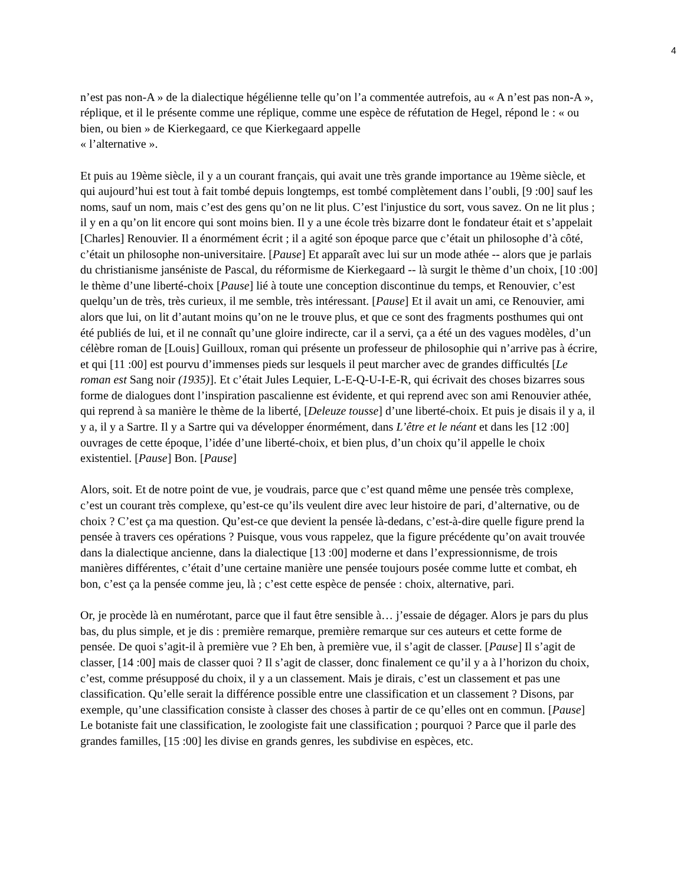4
n’est pas non-A » de la dialectique hégélienne telle qu’on l’a commentée autrefois, au « A n’est pas non-A », réplique, et il le présente comme une réplique, comme une espèce de réfutation de Hegel, répond le : « ou bien, ou bien » de Kierkegaard, ce que Kierkegaard appelle
« l’alternative ».
Et puis au 19ème siècle, il y a un courant français, qui avait une très grande importance au 19ème siècle, et qui aujourd’hui est tout à fait tombé depuis longtemps, est tombé complètement dans l’oubli, [9 :00] sauf les noms, sauf un nom, mais c’est des gens qu’on ne lit plus. C’est l'injustice du sort, vous savez. On ne lit plus ; il y en a qu’on lit encore qui sont moins bien. Il y a une école très bizarre dont le fondateur était et s’appelait [Charles] Renouvier. Il a énormément écrit ; il a agité son époque parce que c’était un philosophe d’à côté, c’était un philosophe non-universitaire. [Pause] Et apparaît avec lui sur un mode athée -- alors que je parlais du christianisme janséniste de Pascal, du réformisme de Kierkegaard -- là surgit le thème d’un choix, [10 :00] le thème d’une liberté-choix [Pause] lié à toute une conception discontinue du temps, et Renouvier, c’est quelqu’un de très, très curieux, il me semble, très intéressant. [Pause] Et il avait un ami, ce Renouvier, ami alors que lui, on lit d’autant moins qu’on ne le trouve plus, et que ce sont des fragments posthumes qui ont été publiés de lui, et il ne connaît qu’une gloire indirecte, car il a servi, ça a été un des vagues modèles, d’un célèbre roman de [Louis] Guilloux, roman qui présente un professeur de philosophie qui n’arrive pas à écrire, et qui [11 :00] est pourvu d’immenses pieds sur lesquels il peut marcher avec de grandes difficultés [Le roman est Sang noir (1935)]. Et c’était Jules Lequier, L-E-Q-U-I-E-R, qui écrivait des choses bizarres sous forme de dialogues dont l’inspiration pascalienne est évidente, et qui reprend avec son ami Renouvier athée, qui reprend à sa manière le thème de la liberté, [Deleuze tousse] d’une liberté-choix. Et puis je disais il y a, il y a, il y a Sartre. Il y a Sartre qui va développer énormément, dans L’être et le néant et dans les [12 :00] ouvrages de cette époque, l’idée d’une liberté-choix, et bien plus, d’un choix qu’il appelle le choix existentiel. [Pause] Bon. [Pause]
Alors, soit. Et de notre point de vue, je voudrais, parce que c’est quand même une pensée très complexe, c’est un courant très complexe, qu’est-ce qu’ils veulent dire avec leur histoire de pari, d’alternative, ou de choix ? C’est ça ma question. Qu’est-ce que devient la pensée là-dedans, c’est-à-dire quelle figure prend la pensée à travers ces opérations ? Puisque, vous vous rappelez, que la figure précédente qu’on avait trouvée dans la dialectique ancienne, dans la dialectique [13 :00] moderne et dans l’expressionnisme, de trois manières différentes, c’était d’une certaine manière une pensée toujours posée comme lutte et combat, eh bon, c’est ça la pensée comme jeu, là ; c’est cette espèce de pensée : choix, alternative, pari.
Or, je procède là en numérotant, parce que il faut être sensible à… j’essaie de dégager. Alors je pars du plus bas, du plus simple, et je dis : première remarque, première remarque sur ces auteurs et cette forme de pensée. De quoi s’agit-il à première vue ? Eh ben, à première vue, il s’agit de classer. [Pause] Il s’agit de classer, [14 :00] mais de classer quoi ? Il s’agit de classer, donc finalement ce qu’il y a à l’horizon du choix, c’est, comme présupposé du choix, il y a un classement. Mais je dirais, c’est un classement et pas une classification. Qu’elle serait la différence possible entre une classification et un classement ? Disons, par exemple, qu’une classification consiste à classer des choses à partir de ce qu’elles ont en commun. [Pause] Le botaniste fait une classification, le zoologiste fait une classification ; pourquoi ? Parce que il parle des grandes familles, [15 :00] les divise en grands genres, les subdivise en espèces, etc.